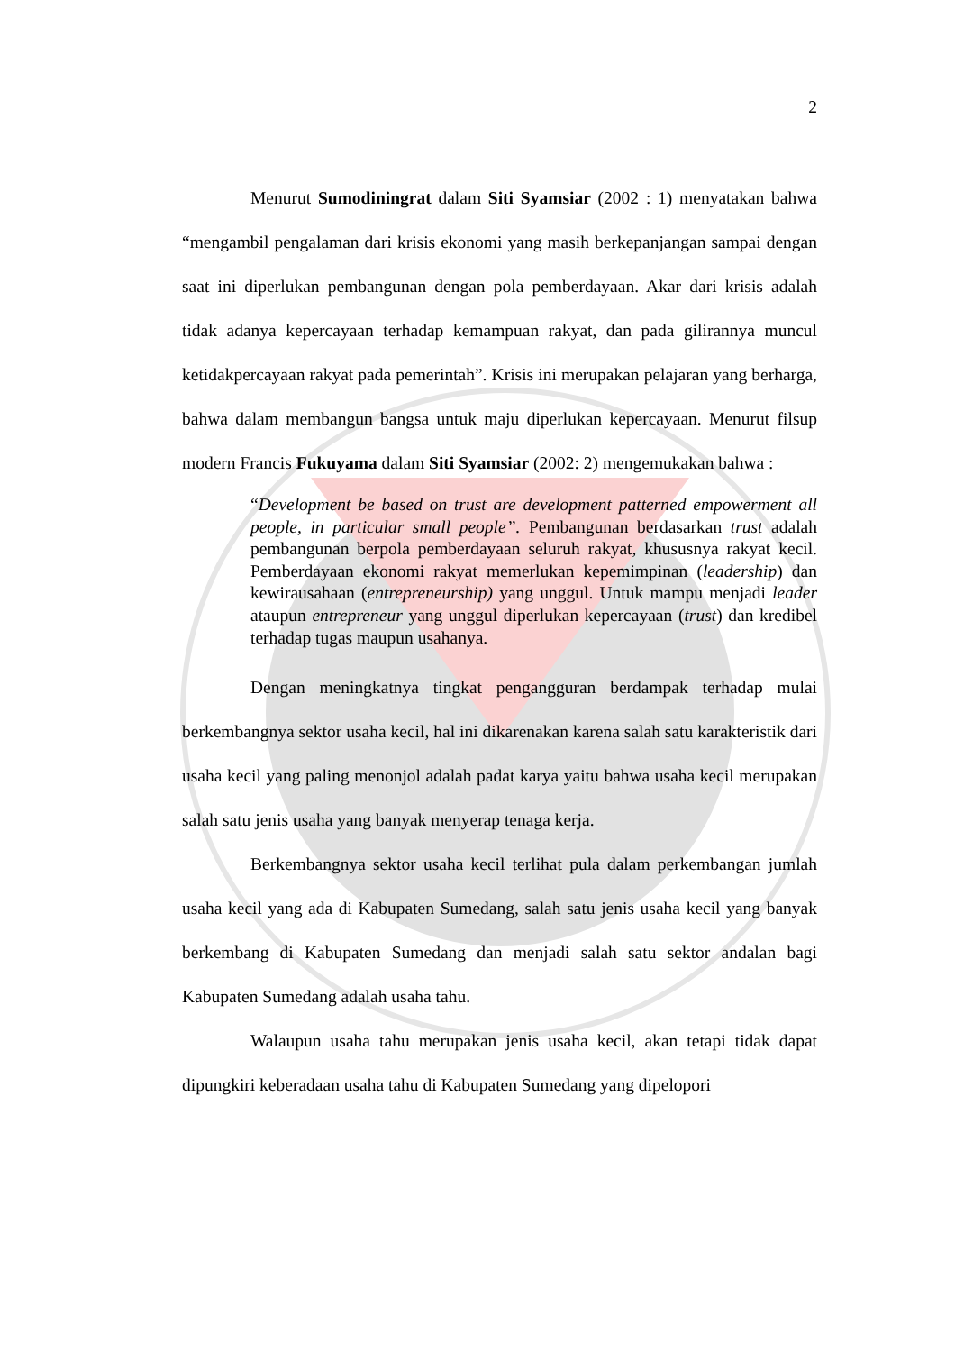2
Menurut Sumodiningrat dalam Siti Syamsiar (2002 : 1) menyatakan bahwa “mengambil pengalaman dari krisis ekonomi yang masih berkepanjangan sampai dengan saat ini diperlukan pembangunan dengan pola pemberdayaan. Akar dari krisis adalah tidak adanya kepercayaan terhadap kemampuan rakyat, dan pada gilirannya muncul ketidakpercayaan rakyat pada pemerintah”. Krisis ini merupakan pelajaran yang berharga, bahwa dalam membangun bangsa untuk maju diperlukan kepercayaan. Menurut filsup modern Francis Fukuyama dalam Siti Syamsiar (2002: 2) mengemukakan bahwa :
“Development be based on trust are development patterned empowerment all people, in particular small people”. Pembangunan berdasarkan trust adalah pembangunan berpola pemberdayaan seluruh rakyat, khususnya rakyat kecil. Pemberdayaan ekonomi rakyat memerlukan kepemimpinan (leadership) dan kewirausahaan (entrepreneurship) yang unggul. Untuk mampu menjadi leader ataupun entrepreneur yang unggul diperlukan kepercayaan (trust) dan kredibel terhadap tugas maupun usahanya.
Dengan meningkatnya tingkat pengangguran berdampak terhadap mulai berkembangnya sektor usaha kecil, hal ini dikarenakan karena salah satu karakteristik dari usaha kecil yang paling menonjol adalah padat karya yaitu bahwa usaha kecil merupakan salah satu jenis usaha yang banyak menyerap tenaga kerja.
Berkembangnya sektor usaha kecil terlihat pula dalam perkembangan jumlah usaha kecil yang ada di Kabupaten Sumedang, salah satu jenis usaha kecil yang banyak berkembang di Kabupaten Sumedang dan menjadi salah satu sektor andalan bagi Kabupaten Sumedang adalah usaha tahu.
Walaupun usaha tahu merupakan jenis usaha kecil, akan tetapi tidak dapat dipungkiri keberadaan usaha tahu di Kabupaten Sumedang yang dipelopori